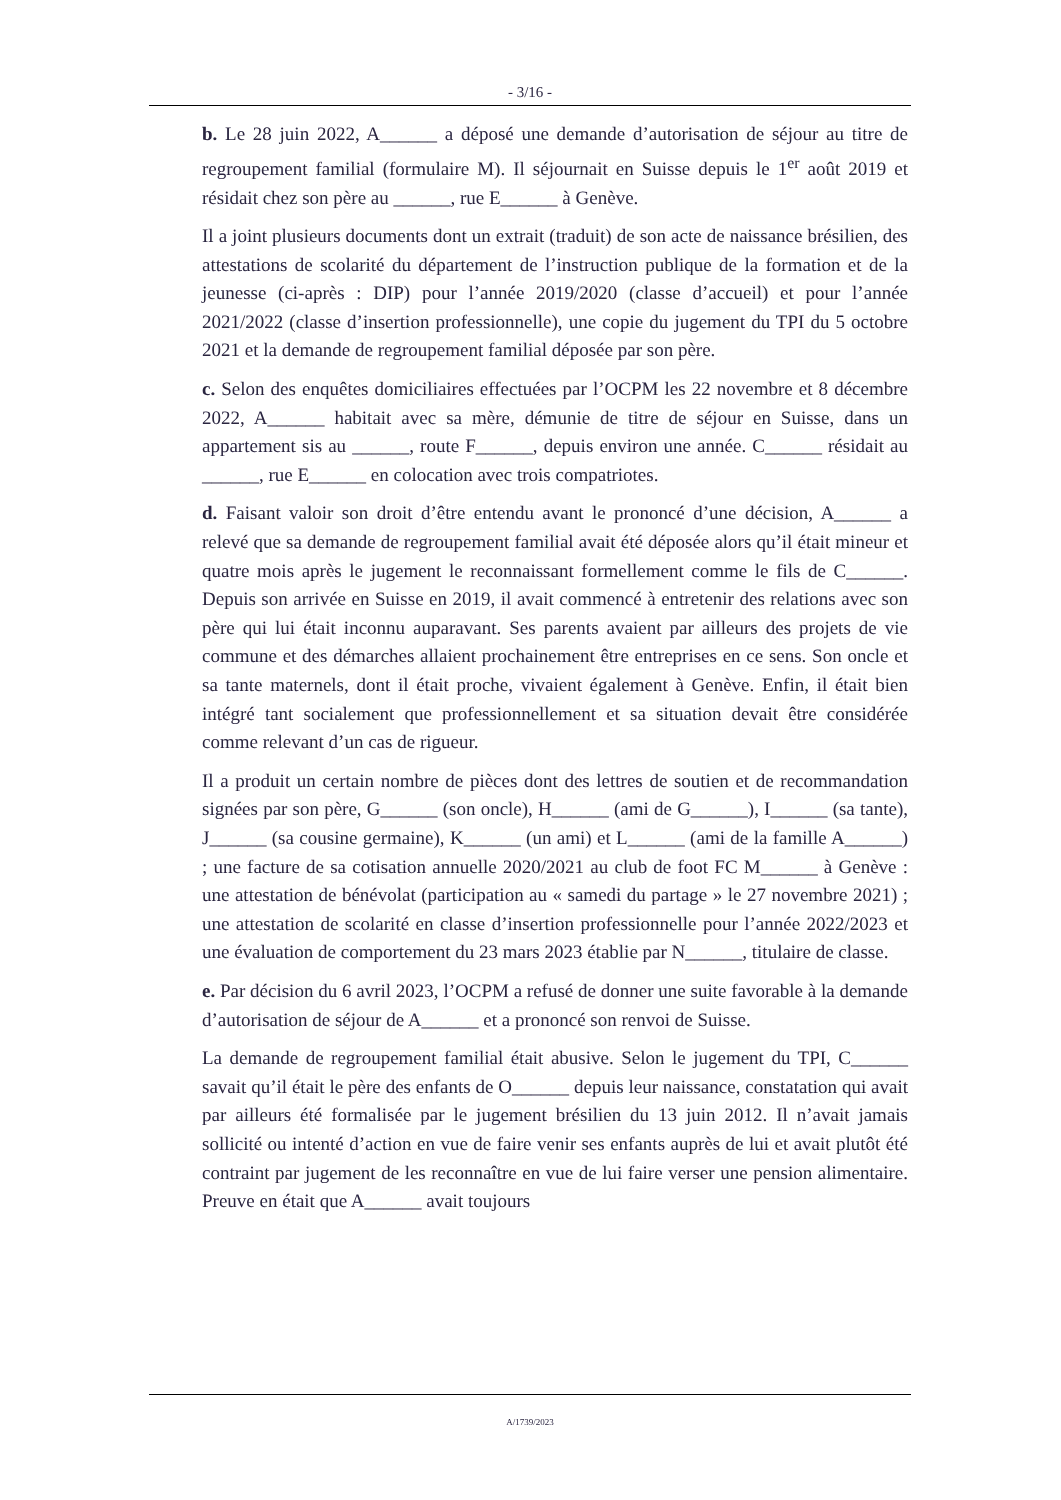- 3/16 -
b. Le 28 juin 2022, A______ a déposé une demande d’autorisation de séjour au titre de regroupement familial (formulaire M). Il séjournait en Suisse depuis le 1<sup>er</sup> août 2019 et résidait chez son père au ______, rue E______ à Genève.
Il a joint plusieurs documents dont un extrait (traduit) de son acte de naissance brésilien, des attestations de scolarité du département de l’instruction publique de la formation et de la jeunesse (ci-après : DIP) pour l’année 2019/2020 (classe d’accueil) et pour l’année 2021/2022 (classe d’insertion professionnelle), une copie du jugement du TPI du 5 octobre 2021 et la demande de regroupement familial déposée par son père.
c. Selon des enquêtes domiciliaires effectuées par l’OCPM les 22 novembre et 8 décembre 2022, A______ habitait avec sa mère, démunie de titre de séjour en Suisse, dans un appartement sis au ______, route F______, depuis environ une année. C______ résidait au ______, rue E______ en colocation avec trois compatriotes.
d. Faisant valoir son droit d’être entendu avant le prononcé d’une décision, A______ a relevé que sa demande de regroupement familial avait été déposée alors qu’il était mineur et quatre mois après le jugement le reconnaissant formellement comme le fils de C______. Depuis son arrivée en Suisse en 2019, il avait commencé à entretenir des relations avec son père qui lui était inconnu auparavant. Ses parents avaient par ailleurs des projets de vie commune et des démarches allaient prochainement être entreprises en ce sens. Son oncle et sa tante maternels, dont il était proche, vivaient également à Genève. Enfin, il était bien intégré tant socialement que professionnellement et sa situation devait être considérée comme relevant d’un cas de rigueur.
Il a produit un certain nombre de pièces dont des lettres de soutien et de recommandation signées par son père, G______ (son oncle), H______ (ami de G______), I______ (sa tante), J______ (sa cousine germaine), K______ (un ami) et L______ (ami de la famille A______) ; une facture de sa cotisation annuelle 2020/2021 au club de foot FC M______ à Genève : une attestation de bénévolat (participation au « samedi du partage » le 27 novembre 2021) ; une attestation de scolarité en classe d’insertion professionnelle pour l’année 2022/2023 et une évaluation de comportement du 23 mars 2023 établie par N______, titulaire de classe.
e. Par décision du 6 avril 2023, l’OCPM a refusé de donner une suite favorable à la demande d’autorisation de séjour de A______ et a prononcé son renvoi de Suisse.
La demande de regroupement familial était abusive. Selon le jugement du TPI, C______ savait qu’il était le père des enfants de O______ depuis leur naissance, constatation qui avait par ailleurs été formalisée par le jugement brésilien du 13 juin 2012. Il n’avait jamais sollicité ou intenté d’action en vue de faire venir ses enfants auprès de lui et avait plutôt été contraint par jugement de les reconnaître en vue de lui faire verser une pension alimentaire. Preuve en était que A______ avait toujours
A/1739/2023